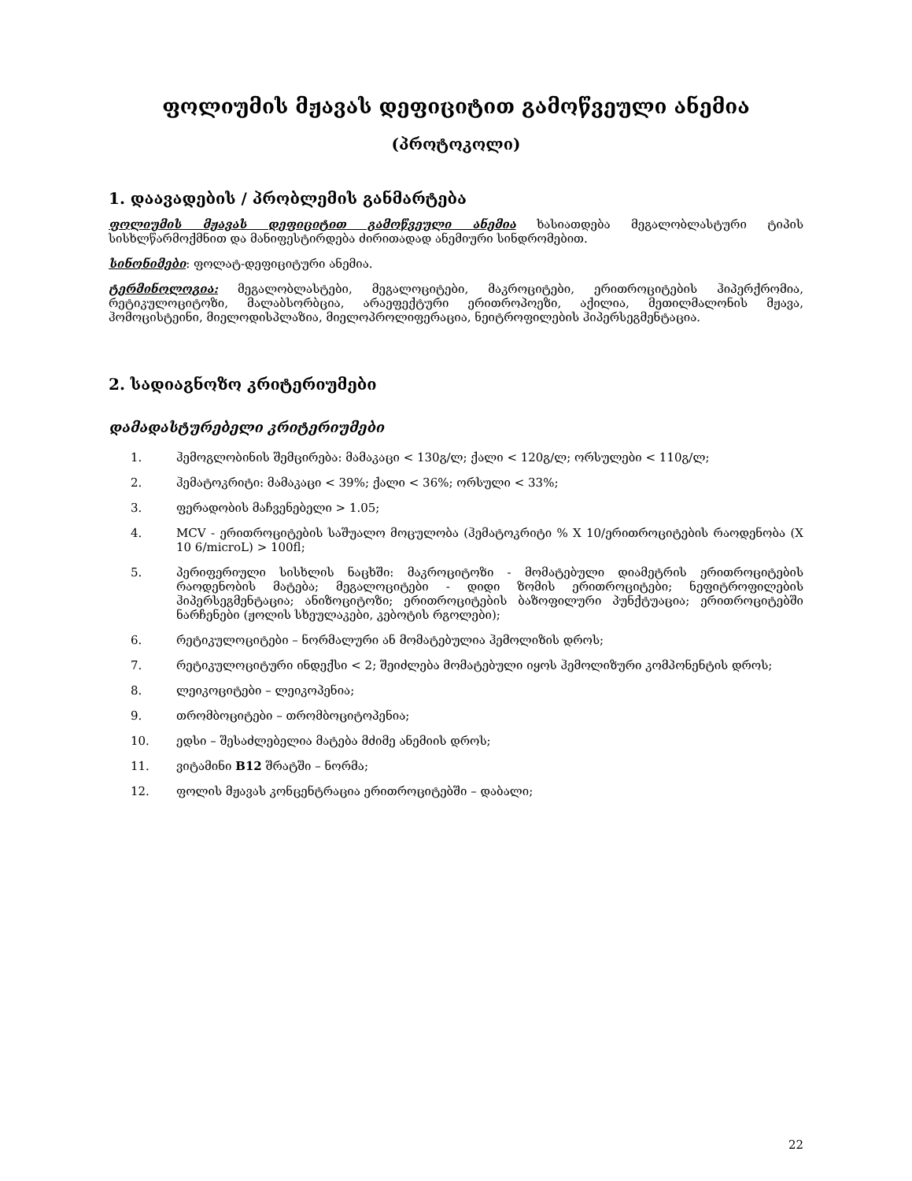ფოლიუმის მჟავას დეფიციტით გამოწვეული ანემია
(პროტოკოლი)
1. დაავადების / პრობლემის განმარტება
ფოლიუმის მჟავას დეფიციტით გამოწვეული ანემია ხასიათდება მეგალობლასტური ტიპის სისხლწარმოქმნით და მანიფესტირდება ძირითადად ანემიური სინდრომებით.
სინონიმები: ფოლატ-დეფიციტური ანემია.
ტერმინოლოგია: მეგალობლასტები, მეგალოციტები, მაკროციტები, ერითროციტების ჰიპერქრომია, რეტიკულოციტოზი, მალაბსორბცია, არაეფექტური ერითროპოეზი, აქილია, მეთილმალონის მჟავა, ჰომოცისტეინი, მიელოდისპლაზია, მიელოპროლიფერაცია, ნეიტროფილების ჰიპერსეგმენტაცია.
2. სადიაგნოზო კრიტერიუმები
დამადასტურებელი კრიტერიუმები
1. ჰემოგლობინის შემცირება: მამაკაცი < 130გ/ლ; ქალი < 120გ/ლ; ორსულები < 110გ/ლ;
2. ჰემატოკრიტი: მამაკაცი < 39%; ქალი < 36%; ორსული < 33%;
3. ფერადობის მაჩვენებელი > 1.05;
4. MCV - ერითროციტების საშუალო მოცულობა (ჰემატოკრიტი % X 10/ერითროციტების რაოდენობა (X 10 6/microL) > 100fl;
5. პერიფერიული სისხლის ნაცხში: მაკროციტოზი - მომატებული დიამეტრის ერითროციტების რაოდენობის მატება; მეგალოციტები - დიდი ზომის ერითროციტები; ნეფიტროფილების ჰიპერსეგმენტაცია; ანიზოციტოზი; ერითროციტების ბაზოფილური პუნქტუაცია; ერითროციტებში ნარჩენები (ჟოლის სხეულაკები, კებოტის რგოლები);
6. რეტიკულოციტები – ნორმალური ან მომატებულია ჰემოლიზის დროს;
7. რეტიკულოციტური ინდექსი < 2; შეიძლება მომატებული იყოს ჰემოლიზური კომპონენტის დროს;
8. ლეიკოციტები – ლეიკოპენია;
9. თრომბოციტები – თრომბოციტოპენია;
10. ედსი – შესაძლებელია მატება მძიმე ანემიის დროს;
11. ვიტამინი B12 შრატში – ნორმა;
12. ფოლის მჟავას კონცენტრაცია ერითროციტებში – დაბალი;
22